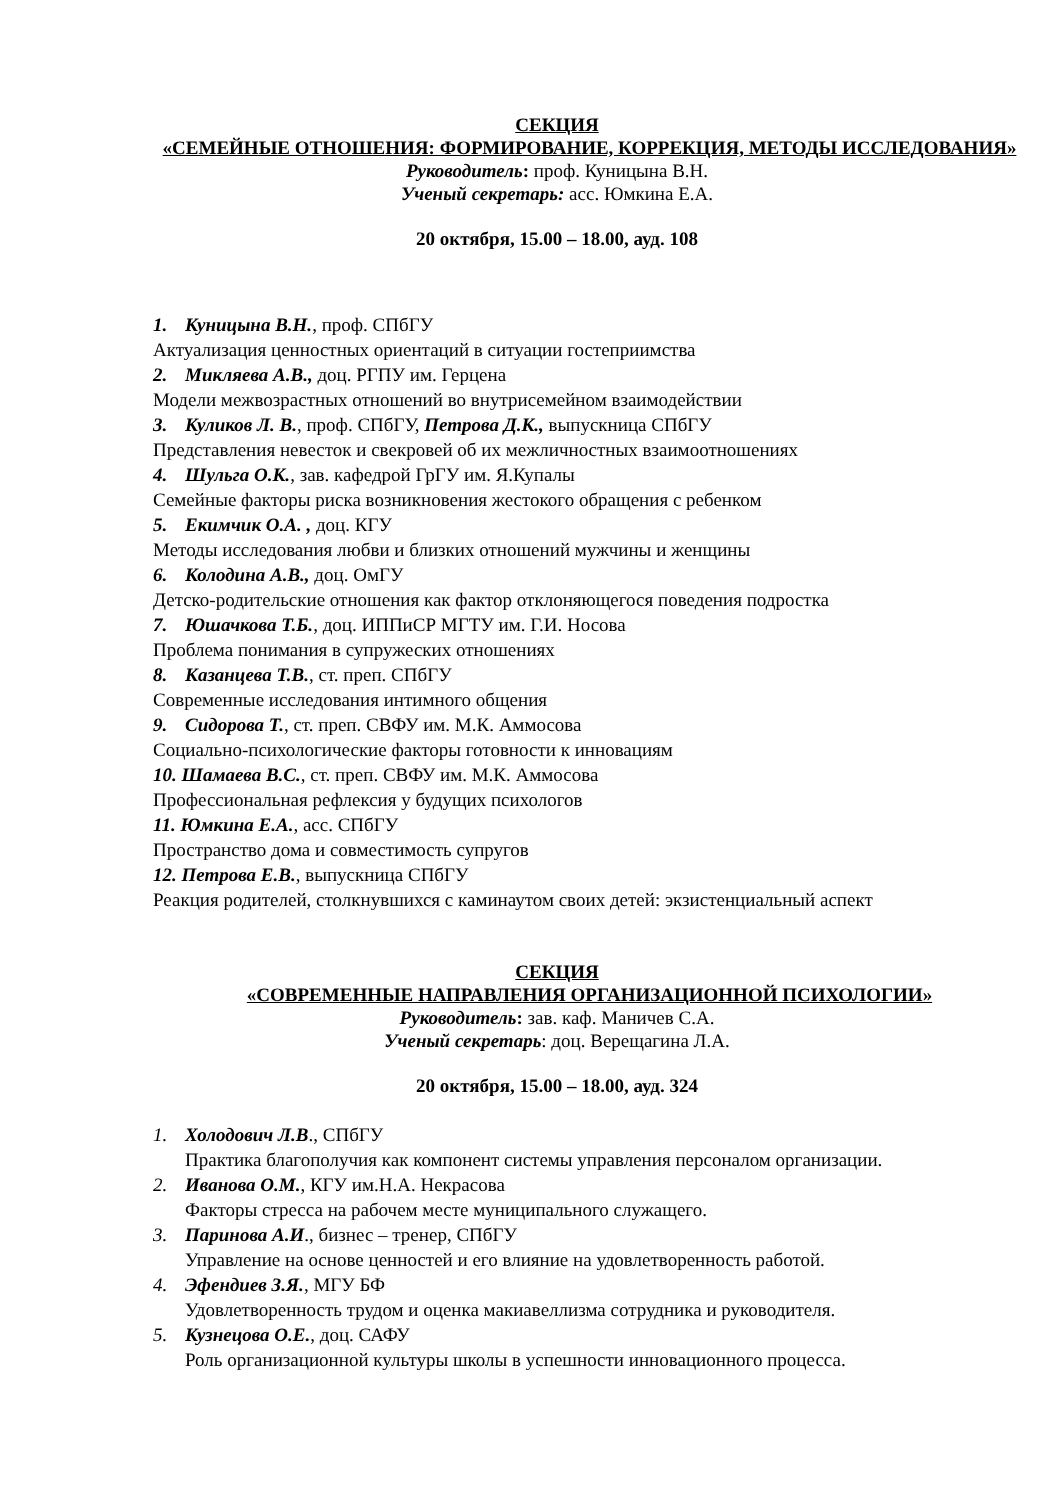СЕКЦИЯ
«СЕМЕЙНЫЕ ОТНОШЕНИЯ: ФОРМИРОВАНИЕ, КОРРЕКЦИЯ, МЕТОДЫ ИССЛЕДОВАНИЯ»
Руководитель: проф. Куницына В.Н.
Ученый секретарь: асс. Юмкина Е.А.
20 октября, 15.00 – 18.00, ауд. 108
1. Куницына В.Н., проф. СПбГУ
Актуализация ценностных ориентаций в ситуации гостеприимства
2. Микляева А.В., доц. РГПУ им. Герцена
Модели межвозрастных отношений во внутрисемейном взаимодействии
3. Куликов Л. В., проф. СПбГУ, Петрова Д.К., выпускница СПбГУ
Представления невесток и свекровей об их межличностных взаимоотношениях
4. Шульга О.К., зав. кафедрой ГрГУ им. Я.Купалы
Семейные факторы риска возникновения жестокого обращения с ребенком
5. Екимчик О.А. , доц. КГУ
Методы исследования любви и близких отношений мужчины и женщины
6. Колодина А.В., доц. ОмГУ
Детско-родительские отношения как фактор отклоняющегося поведения подростка
7. Юшачкова Т.Б., доц. ИППиСР МГТУ им. Г.И. Носова
Проблема понимания в супружеских отношениях
8. Казанцева Т.В., ст. преп. СПбГУ
Современные исследования интимного общения
9. Сидорова Т., ст. преп. СВФУ им. М.К. Аммосова
Социально-психологические факторы готовности к инновациям
10. Шамаева В.С., ст. преп. СВФУ им. М.К. Аммосова
Профессиональная рефлексия у будущих психологов
11. Юмкина Е.А., асс. СПбГУ
Пространство дома и совместимость супругов
12. Петрова Е.В., выпускница СПбГУ
Реакция родителей, столкнувшихся с каминаутом своих детей: экзистенциальный аспект
СЕКЦИЯ
«СОВРЕМЕННЫЕ НАПРАВЛЕНИЯ ОРГАНИЗАЦИОННОЙ ПСИХОЛОГИИ»
Руководитель: зав. каф. Маничев С.А.
Ученый секретарь: доц. Верещагина Л.А.
20 октября, 15.00 – 18.00, ауд. 324
1. Холодович Л.В., СПбГУ
Практика благополучия как компонент системы управления персоналом организации.
2. Иванова О.М., КГУ им.Н.А. Некрасова
Факторы стресса на рабочем месте муниципального служащего.
3. Паринова А.И., бизнес – тренер, СПбГУ
Управление на основе ценностей и его влияние на удовлетворенность работой.
4. Эфендиев З.Я., МГУ БФ
Удовлетворенность трудом и оценка макиавеллизма сотрудника и руководителя.
5. Кузнецова О.Е., доц. САФУ
Роль организационной культуры школы в успешности инновационного процесса.